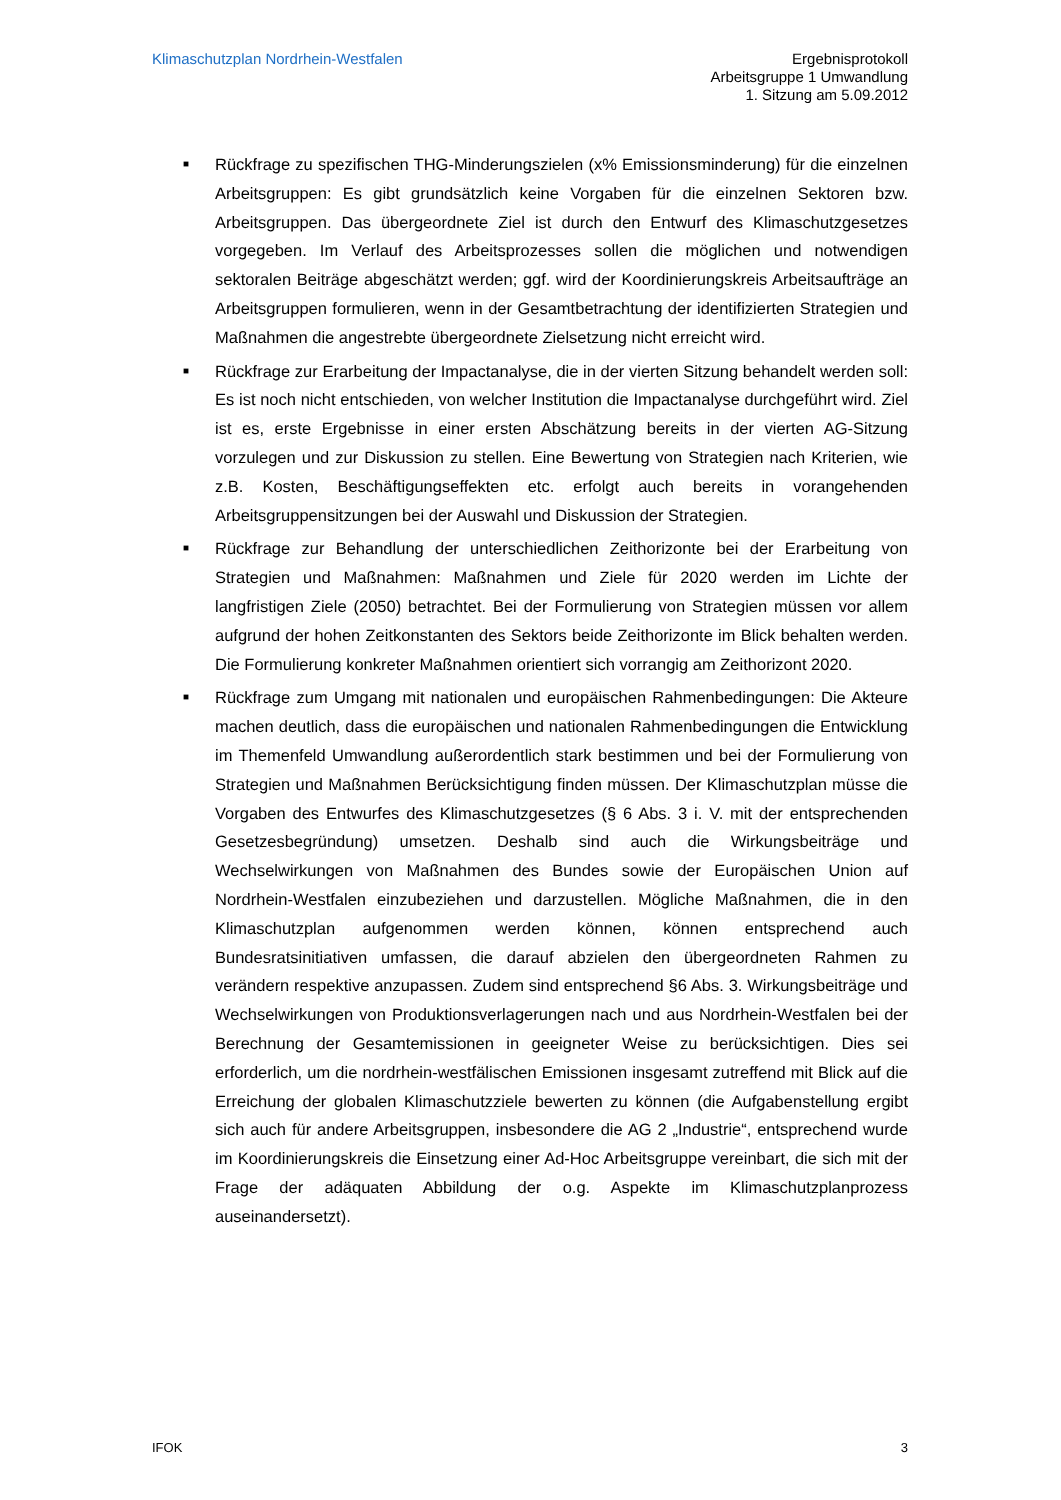Klimaschutzplan Nordrhein-Westfalen
Ergebnisprotokoll
Arbeitsgruppe 1 Umwandlung
1. Sitzung am 5.09.2012
■ Rückfrage zu spezifischen THG-Minderungszielen (x% Emissionsminderung) für die einzelnen Arbeitsgruppen: Es gibt grundsätzlich keine Vorgaben für die einzelnen Sektoren bzw. Arbeitsgruppen. Das übergeordnete Ziel ist durch den Entwurf des Klimaschutzgesetzes vorgegeben. Im Verlauf des Arbeitsprozesses sollen die möglichen und notwendigen sektoralen Beiträge abgeschätzt werden; ggf. wird der Koordinierungskreis Arbeitsaufträge an Arbeitsgruppen formulieren, wenn in der Gesamtbetrachtung der identifizierten Strategien und Maßnahmen die angestrebte übergeordnete Zielsetzung nicht erreicht wird.
■ Rückfrage zur Erarbeitung der Impactanalyse, die in der vierten Sitzung behandelt werden soll: Es ist noch nicht entschieden, von welcher Institution die Impactanalyse durchgeführt wird. Ziel ist es, erste Ergebnisse in einer ersten Abschätzung bereits in der vierten AG-Sitzung vorzulegen und zur Diskussion zu stellen. Eine Bewertung von Strategien nach Kriterien, wie z.B. Kosten, Beschäftigungseffekten etc. erfolgt auch bereits in vorangehenden Arbeitsgruppensitzungen bei der Auswahl und Diskussion der Strategien.
■ Rückfrage zur Behandlung der unterschiedlichen Zeithorizonte bei der Erarbeitung von Strategien und Maßnahmen: Maßnahmen und Ziele für 2020 werden im Lichte der langfristigen Ziele (2050) betrachtet. Bei der Formulierung von Strategien müssen vor allem aufgrund der hohen Zeitkonstanten des Sektors beide Zeithorizonte im Blick behalten werden. Die Formulierung konkreter Maßnahmen orientiert sich vorrangig am Zeithorizont 2020.
■ Rückfrage zum Umgang mit nationalen und europäischen Rahmenbedingungen: Die Akteure machen deutlich, dass die europäischen und nationalen Rahmenbedingungen die Entwicklung im Themenfeld Umwandlung außerordentlich stark bestimmen und bei der Formulierung von Strategien und Maßnahmen Berücksichtigung finden müssen. Der Klimaschutzplan müsse die Vorgaben des Entwurfes des Klimaschutzgesetzes (§ 6 Abs. 3 i. V. mit der entsprechenden Gesetzesbegründung) umsetzen. Deshalb sind auch die Wirkungsbeiträge und Wechselwirkungen von Maßnahmen des Bundes sowie der Europäischen Union auf Nordrhein-Westfalen einzubeziehen und darzustellen. Mögliche Maßnahmen, die in den Klimaschutzplan aufgenommen werden können, können entsprechend auch Bundesratsinitiativen umfassen, die darauf abzielen den übergeordneten Rahmen zu verändern respektive anzupassen. Zudem sind entsprechend §6 Abs. 3. Wirkungsbeiträge und Wechselwirkungen von Produktionsverlagerungen nach und aus Nordrhein-Westfalen bei der Berechnung der Gesamtemissionen in geeigneter Weise zu berücksichtigen. Dies sei erforderlich, um die nordrhein-westfälischen Emissionen insgesamt zutreffend mit Blick auf die Erreichung der globalen Klimaschutzziele bewerten zu können (die Aufgabenstellung ergibt sich auch für andere Arbeitsgruppen, insbesondere die AG 2 „Industrie“, entsprechend wurde im Koordinierungskreis die Einsetzung einer Ad-Hoc Arbeitsgruppe vereinbart, die sich mit der Frage der adäquaten Abbildung der o.g. Aspekte im Klimaschutzplanprozess auseinandersetzt).
IFOK 3